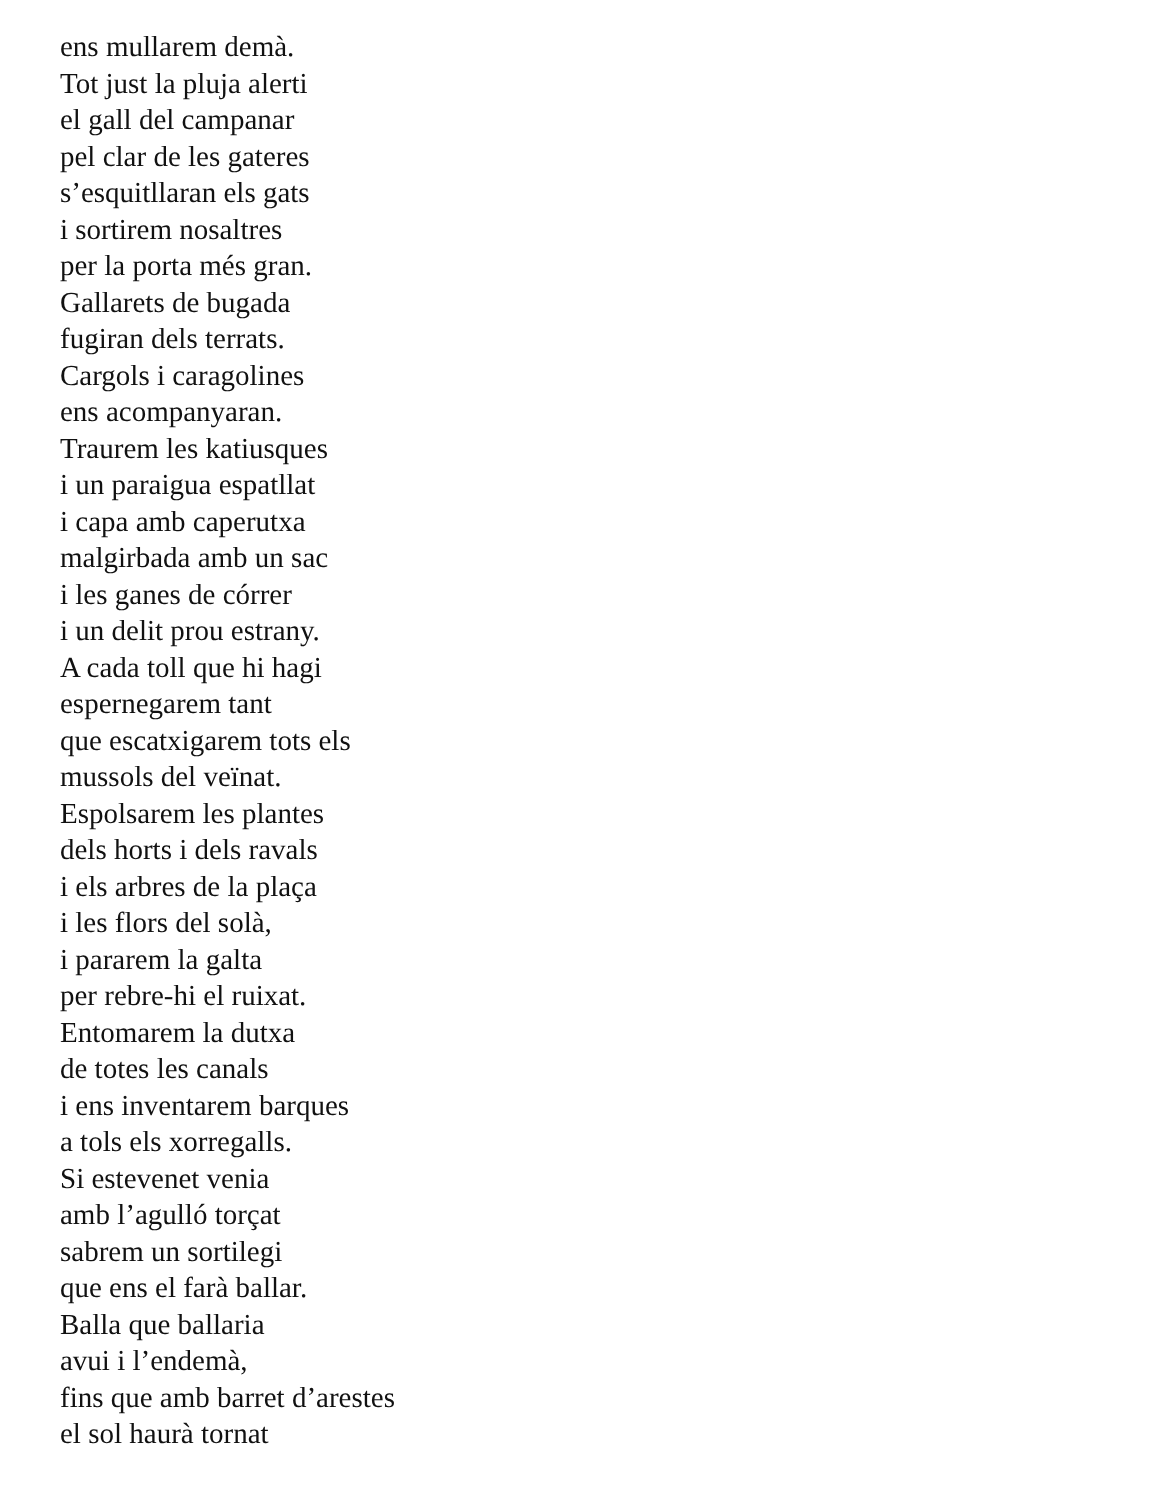ens mullarem demà.
Tot just la pluja alerti
el gall del campanar
pel clar de les gateres
s’esquitllaran els gats
i sortirem nosaltres
per la porta més gran.
Gallarets de bugada
fugiran dels terrats.
Cargols i caragolines
ens acompanyaran.
Traurem les katiusques
i un paraigua espatllat
i capa amb caperutxa
malgirbada amb un sac
i les ganes de córrer
i un delit prou estrany.
A cada toll que hi hagi
espernegarem tant
que escatxigarem tots els
mussols del veïnat.
Espolsarem les plantes
dels horts i dels ravals
i els arbres de la plaça
i les flors del solà,
i pararem la galta
per rebre-hi el ruixat.
Entomarem la dutxa
de totes les canals
i ens inventarem barques
a tols els xorregalls.
Si estevenet venia
amb l’agulló torçat
sabrem un sortilegi
que ens el farà ballar.
Balla que ballaria
avui i l’endemà,
fins que amb barret d’arestes
el sol haurà tornat